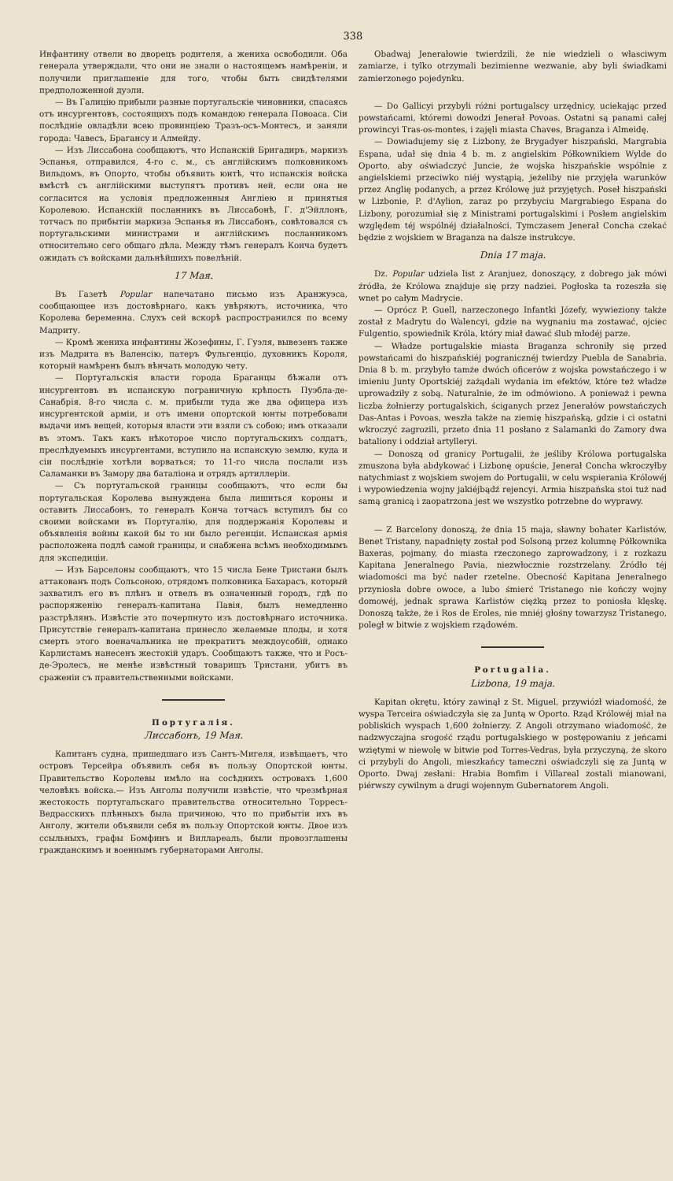338
Инфантину отвели во дворецъ родителя, а жениха освободили. Оба генерала утверждали, что они не знали о настоящемъ намѣреніи, и получили приглашеніе для того, чтобы быть свидѣтелями предположенной дуэли.
— Въ Галицію прибыли разные португальскіе чиновники, спасаясь отъ инсургентовъ, состоящихъ подъ командою генерала Повоаса. Сіи послѣдніе овладѣли всею провинціею Тразъ-осъ-Монтесъ, и заняли города: Чавесъ, Брагансу и Алмейду.
— Изъ Лиссабона сообщаютъ, что Испанскій Бригадиръ, маркизъ Эспанья, отправился, 4-го с. м., съ англійскимъ полковникомъ Вильдомъ, въ Опорто, чтобы объявить юнтѣ, что испанскія войска вмѣстѣ съ англійскими выступятъ противъ ней, если она не согласится на условія предложенныя Англіею и принятыя Королевою. Испанскій посланникъ въ Лиссабонѣ, Г. д'Эйллонъ, тотчасъ по прибытіи маркиза Эспанья въ Лиссабонъ, совѣтовался съ португальскими министрами и англійскимъ посланникомъ относительно сего общаго дѣла. Между тѣмъ генералъ Конча будетъ ожидать съ войсками дальнѣйшихъ повелѣній.
17 Мая.
Въ Газетѣ Popular напечатано письмо изъ Аранжуэса, сообщающее изъ достовѣрнаго, какъ увѣряютъ, источника, что Королева беременна. Слухъ сей вскорѣ распространился по всему Мадриту.
— Кромѣ жениха инфантины Жозефины, Г. Гуэля, вывезенъ также изъ Мадрита въ Валенсію, патеръ Фульгенціо, духовникъ Короля, который намѣренъ былъ вѣнчать молодую чету.
— Португальскія власти города Браганцы бѣжали отъ инсургентовъ въ испанскую пограничную крѣпость Пуэбла-де-Санабрія. 8-го числа с. м. прибыли туда же два офицера изъ инсургентской арміи, и отъ имени опортской юнты потребовали выдачи имъ вещей, которыя власти эти взяли съ собою; имъ отказали въ этомъ. Такъ какъ нѣкоторое число португальскихъ солдатъ, преслѣдуемыхъ инсургентами, вступило на испанскую землю, куда и сіи послѣдніе хотѣли ворваться; то 11-го числа послали изъ Саламанки въ Замору два баталіона и отрядъ артиллеріи.
— Съ португальской границы сообщаютъ, что если бы португальская Королева вынуждена была лишиться короны и оставить Лиссабонъ, то генералъ Конча тотчасъ вступилъ бы со своими войсками въ Португалію, для поддержанія Королевы и объявленія войны какой бы то ни было регенціи. Испанская армія расположена подлѣ самой границы, и снабжена всѣмъ необходимымъ для экспедиціи.
— Изъ Барселоны сообщаютъ, что 15 числа Бене Тристани былъ аттакованъ подъ Сольсоною, отрядомъ полковника Бахарасъ, который захватилъ его въ плѣнъ и отвелъ въ означенный городъ, гдѣ по распоряженію генералъ-капитана Павія, былъ немедленно разстрѣлянъ. Извѣстіе это почерпнуто изъ достовѣрнаго источника. Присутствіе генералъ-капитана принесло желаемые плоды, и хотя смерть этого военачальника не прекратитъ междоусобій, однако Карлистамъ нанесенъ жестокій ударъ. Сообщаютъ также, что и Росъ-де-Эролесъ, не менѣе извѣстный товарищъ Тристани, убитъ въ сраженіи съ правительственными войсками.
Португалія.
Лиссабонъ, 19 Мая.
Капитанъ судна, пришедшаго изъ Сантъ-Мигеля, извѣщаетъ, что островъ Терсейра объявилъ себя въ пользу Опортской юнты. Правительство Королевы имѣло на сосѣднихъ островахъ 1,600 человѣкъ войска.— Изъ Анголы получили извѣстіе, что чрезмѣрная жестокость португальскаго правительства относительно Торресъ-Ведрасскихъ плѣнныхъ была причиною, что по прибытіи ихъ въ Анголу, жители объявили себя въ пользу Опортской юнты. Двое изъ ссыльныхъ, графы Бомфинъ и Виллареаль, были провозглашены гражданскимъ и военнымъ губернаторами Анголы.
Obadwaj Jenerałowie twierdzili, że nie wiedzieli o własciwym zamiarze, i tylko otrzymali bezimienne wezwanie, aby byli świadkami zamierzonego pojedynku.
— Do Gallicyi przybyli różni portugalscy urzędnicy, uciekając przed powstańcami, któremi dowodzi Jenerał Povoas. Ostatni są panami całej prowincyi Tras-os-montes, i zajęli miasta Chaves, Braganza i Almeidę.
— Dowiadujemy się z Lizbony, że Brygadyer hiszpański, Margrabia Espana, udał się dnia 4 b. m. z angielskim Półkownikiem Wylde do Oporto, aby oświadczyć Juncie, że wojska hiszpańskie wspólnie z angielskiemi przeciwko niéj wystąpią, jeżeliby nie przyjęła warunków przez Anglię podanych, a przez Królowę już przyjętych. Poseł hiszpański w Lizbonie, P. d'Aylion, zaraz po przybyciu Margrabiego Espana do Lizbony, porozumiał się z Ministrami portugalskimi i Posłem angielskim względem téj wspólnéj działalności. Tymczasem Jenerał Concha czekać będzie z wojskiem w Braganza na dalsze instrukcye.
Dnia 17 maja.
Dz. Popular udziela list z Aranjuez, donoszący, z dobrego jak mówi źródła, że Królowa znajduje się przy nadziei. Pogłoska ta rozeszła się wnet po całym Madrycie.
— Oprócz P. Guell, narzeczonego Infantki Józefy, wywieziony także został z Madrytu do Walencyi, gdzie na wygnaniu ma zostawać, ojciec Fulgentio, spowiednik Króla, który miał dawać ślub młodéj parze.
— Władze portugalskie miasta Braganza schroniły się przed powstańcami do hiszpańskiéj pogranicznéj twierdzy Puebla de Sanabria. Dnia 8 b. m. przybyło tamże dwóch oficerów z wojska powstańczego i w imieniu Junty Oportskiéj zażądali wydania im efektów, które też władze uprowadziły z sobą. Naturalnie, że im odmówiono. A ponieważ i pewna liczba żołnierzy portugalskich, ściganych przez Jenerałów powstańczych Das-Antas i Povoas, weszła także na ziemię hiszpańską, gdzie i ci ostatni wkroczyć zagrozili, przeto dnia 11 posłano z Salamanki do Zamory dwa bataliony i oddział artylleryi.
— Donoszą od granicy Portugalii, że jeśliby Królowa portugalska zmuszona była abdykować i Lizbonę opuście, Jenerał Concha wkroczyłby natychmiast z wojskiem swojem do Portugalii, w celu wspierania Królowéj i wypowiedzenia wojny jakiéjbądź rejencyi. Armia hiszpańska stoi tuż nad samą granicą i zaopatrzona jest we wszystko potrzebne do wyprawy.
— Z Barcelony donoszą, że dnia 15 maja, sławny bohater Karlistów, Benet Tristany, napadnięty został pod Solsoną przez kolumnę Półkownika Baxeras, pojmany, do miasta rzeczonego zaprowadzony, i z rozkazu Kapitana Jeneralnego Pavia, niezwłocznie rozstrzelany. Źródło téj wiadomości ma być nader rzetelne. Obecność Kapitana Jeneralnego przyniosła dobre owoce, a lubo śmierć Tristanego nie kończy wojny domowéj, jednak sprawa Karlistów ciężką przez to poniosła klęskę. Donoszą także, że i Ros de Eroles, nie mniéj głośny towarzysz Tristanego, poległ w bitwie z wojskiem rządowém.
Portugalia.
Lizbona, 19 maja.
Kapitan okrętu, który zawinął z St. Miguel, przywiózł wiadomość, że wyspa Terceira oświadczyła się za Juntą w Oporto. Rząd Królowéj miał na pobliskich wyspach 1,600 żołnierzy. Z Angoli otrzymano wiadomość, że nadzwyczajna srogość rządu portugalskiego w postępowaniu z jeńcami wziętymi w niewolę w bitwie pod Torres-Vedras, była przyczyną, że skoro ci przybyli do Angoli, mieszkańcy tameczni oświadczyli się za Juntą w Oporto. Dwaj zesłani: Hrabia Bomfim i Villareal zostali mianowani, piérwszy cywilnym a drugi wojennym Gubernatorem Angoli.